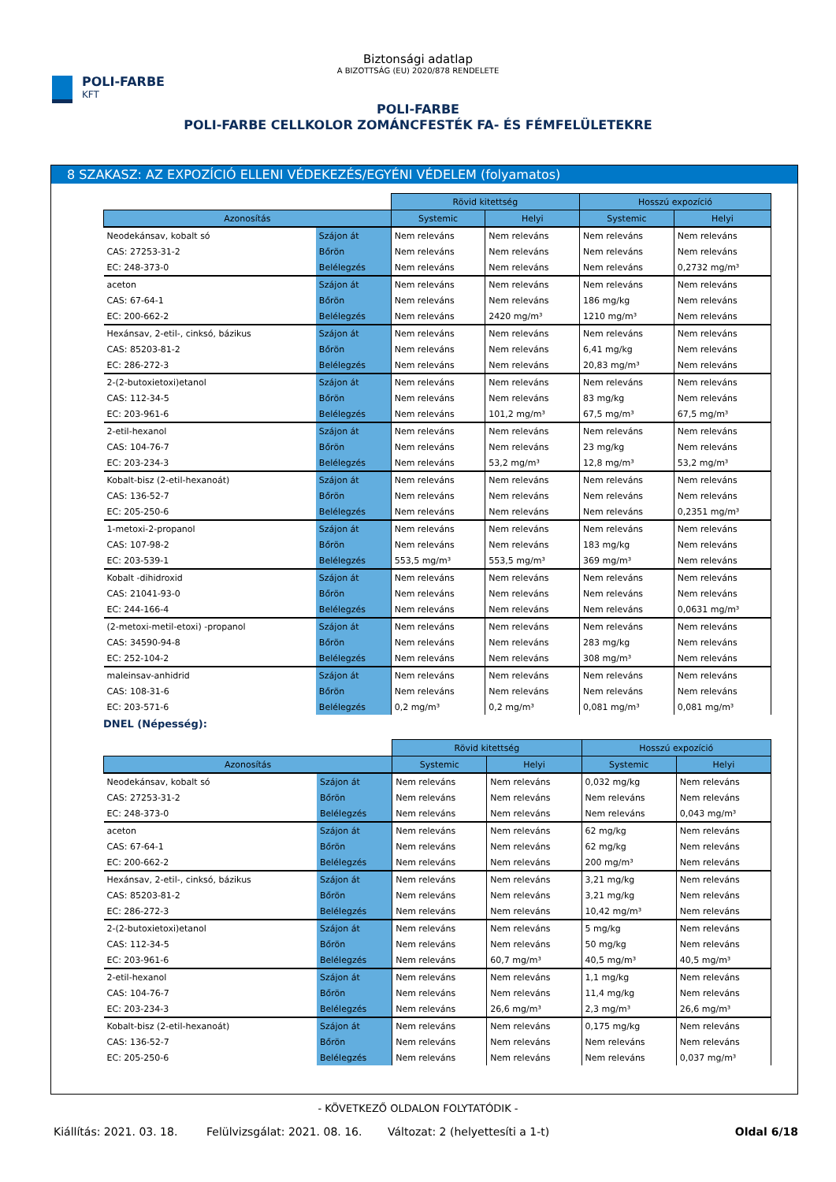POLI-FARBE
KFT
Biztonsági adatlap
A BIZOTTSÁG (EU) 2020/878 RENDELETE
POLI-FARBE
POLI-FARBE CELLKOLOR ZOMÁNCFESTÉK FA- ÉS FÉMFELÜLETEKRE
8 SZAKASZ: AZ EXPOZÍCIÓ ELLENI VÉDEKEZÉS/EGYÉNI VÉDELEM (folyamatos)
| | | Rövid kitettség | | Hosszú expozíció | |
| Azonosítás | | Systemic | Helyi | Systemic | Helyi |
| Neodekánsav, kobalt só | Szájon át | Nem releváns | Nem releváns | Nem releváns | Nem releváns |
| CAS: 27253-31-2 | Bőrön | Nem releváns | Nem releváns | Nem releváns | Nem releváns |
| EC: 248-373-0 | Belélegzés | Nem releváns | Nem releváns | Nem releváns | 0,2732 mg/m³ |
| aceton | Szájon át | Nem releváns | Nem releváns | Nem releváns | Nem releváns |
| CAS: 67-64-1 | Bőrön | Nem releváns | Nem releváns | 186 mg/kg | Nem releváns |
| EC: 200-662-2 | Belélegzés | Nem releváns | 2420 mg/m³ | 1210 mg/m³ | Nem releváns |
| Hexánsav, 2-etil-, cinksó, bázikus | Szájon át | Nem releváns | Nem releváns | Nem releváns | Nem releváns |
| CAS: 85203-81-2 | Bőrön | Nem releváns | Nem releváns | 6,41 mg/kg | Nem releváns |
| EC: 286-272-3 | Belélegzés | Nem releváns | Nem releváns | 20,83 mg/m³ | Nem releváns |
| 2-(2-butoxietoxi)etanol | Szájon át | Nem releváns | Nem releváns | Nem releváns | Nem releváns |
| CAS: 112-34-5 | Bőrön | Nem releváns | Nem releváns | 83 mg/kg | Nem releváns |
| EC: 203-961-6 | Belélegzés | Nem releváns | 101,2 mg/m³ | 67,5 mg/m³ | 67,5 mg/m³ |
| 2-etil-hexanol | Szájon át | Nem releváns | Nem releváns | Nem releváns | Nem releváns |
| CAS: 104-76-7 | Bőrön | Nem releváns | Nem releváns | 23 mg/kg | Nem releváns |
| EC: 203-234-3 | Belélegzés | Nem releváns | 53,2 mg/m³ | 12,8 mg/m³ | 53,2 mg/m³ |
| Kobalt-bisz (2-etil-hexanoát) | Szájon át | Nem releváns | Nem releváns | Nem releváns | Nem releváns |
| CAS: 136-52-7 | Bőrön | Nem releváns | Nem releváns | Nem releváns | Nem releváns |
| EC: 205-250-6 | Belélegzés | Nem releváns | Nem releváns | Nem releváns | 0,2351 mg/m³ |
| 1-metoxi-2-propanol | Szájon át | Nem releváns | Nem releváns | Nem releváns | Nem releváns |
| CAS: 107-98-2 | Bőrön | Nem releváns | Nem releváns | 183 mg/kg | Nem releváns |
| EC: 203-539-1 | Belélegzés | 553,5 mg/m³ | 553,5 mg/m³ | 369 mg/m³ | Nem releváns |
| Kobalt -dihidroxid | Szájon át | Nem releváns | Nem releváns | Nem releváns | Nem releváns |
| CAS: 21041-93-0 | Bőrön | Nem releváns | Nem releváns | Nem releváns | Nem releváns |
| EC: 244-166-4 | Belélegzés | Nem releváns | Nem releváns | Nem releváns | 0,0631 mg/m³ |
| (2-metoxi-metil-etoxi) -propanol | Szájon át | Nem releváns | Nem releváns | Nem releváns | Nem releváns |
| CAS: 34590-94-8 | Bőrön | Nem releváns | Nem releváns | 283 mg/kg | Nem releváns |
| EC: 252-104-2 | Belélegzés | Nem releváns | Nem releváns | 308 mg/m³ | Nem releváns |
| maleinsav-anhidrid | Szájon át | Nem releváns | Nem releváns | Nem releváns | Nem releváns |
| CAS: 108-31-6 | Bőrön | Nem releváns | Nem releváns | Nem releváns | Nem releváns |
| EC: 203-571-6 | Belélegzés | 0,2 mg/m³ | 0,2 mg/m³ | 0,081 mg/m³ | 0,081 mg/m³ |
DNEL (Népesség):
| | | Rövid kitettség | | Hosszú expozíció | |
| Azonosítás | | Systemic | Helyi | Systemic | Helyi |
| Neodekánsav, kobalt só | Szájon át | Nem releváns | Nem releváns | 0,032 mg/kg | Nem releváns |
| CAS: 27253-31-2 | Bőrön | Nem releváns | Nem releváns | Nem releváns | Nem releváns |
| EC: 248-373-0 | Belélegzés | Nem releváns | Nem releváns | Nem releváns | 0,043 mg/m³ |
| aceton | Szájon át | Nem releváns | Nem releváns | 62 mg/kg | Nem releváns |
| CAS: 67-64-1 | Bőrön | Nem releváns | Nem releváns | 62 mg/kg | Nem releváns |
| EC: 200-662-2 | Belélegzés | Nem releváns | Nem releváns | 200 mg/m³ | Nem releváns |
| Hexánsav, 2-etil-, cinksó, bázikus | Szájon át | Nem releváns | Nem releváns | 3,21 mg/kg | Nem releváns |
| CAS: 85203-81-2 | Bőrön | Nem releváns | Nem releváns | 3,21 mg/kg | Nem releváns |
| EC: 286-272-3 | Belélegzés | Nem releváns | Nem releváns | 10,42 mg/m³ | Nem releváns |
| 2-(2-butoxietoxi)etanol | Szájon át | Nem releváns | Nem releváns | 5 mg/kg | Nem releváns |
| CAS: 112-34-5 | Bőrön | Nem releváns | Nem releváns | 50 mg/kg | Nem releváns |
| EC: 203-961-6 | Belélegzés | Nem releváns | 60,7 mg/m³ | 40,5 mg/m³ | 40,5 mg/m³ |
| 2-etil-hexanol | Szájon át | Nem releváns | Nem releváns | 1,1 mg/kg | Nem releváns |
| CAS: 104-76-7 | Bőrön | Nem releváns | Nem releváns | 11,4 mg/kg | Nem releváns |
| EC: 203-234-3 | Belélegzés | Nem releváns | 26,6 mg/m³ | 2,3 mg/m³ | 26,6 mg/m³ |
| Kobalt-bisz (2-etil-hexanoát) | Szájon át | Nem releváns | Nem releváns | 0,175 mg/kg | Nem releváns |
| CAS: 136-52-7 | Bőrön | Nem releváns | Nem releváns | Nem releváns | Nem releváns |
| EC: 205-250-6 | Belélegzés | Nem releváns | Nem releváns | Nem releváns | 0,037 mg/m³ |
- KÖVETKEZŐ OLDALON FOLYTATÓDIK -
Kiállítás: 2021. 03. 18. Felülvizsgálat: 2021. 08. 16. Változat: 2 (helyettesíti a 1-t) Oldal 6/18